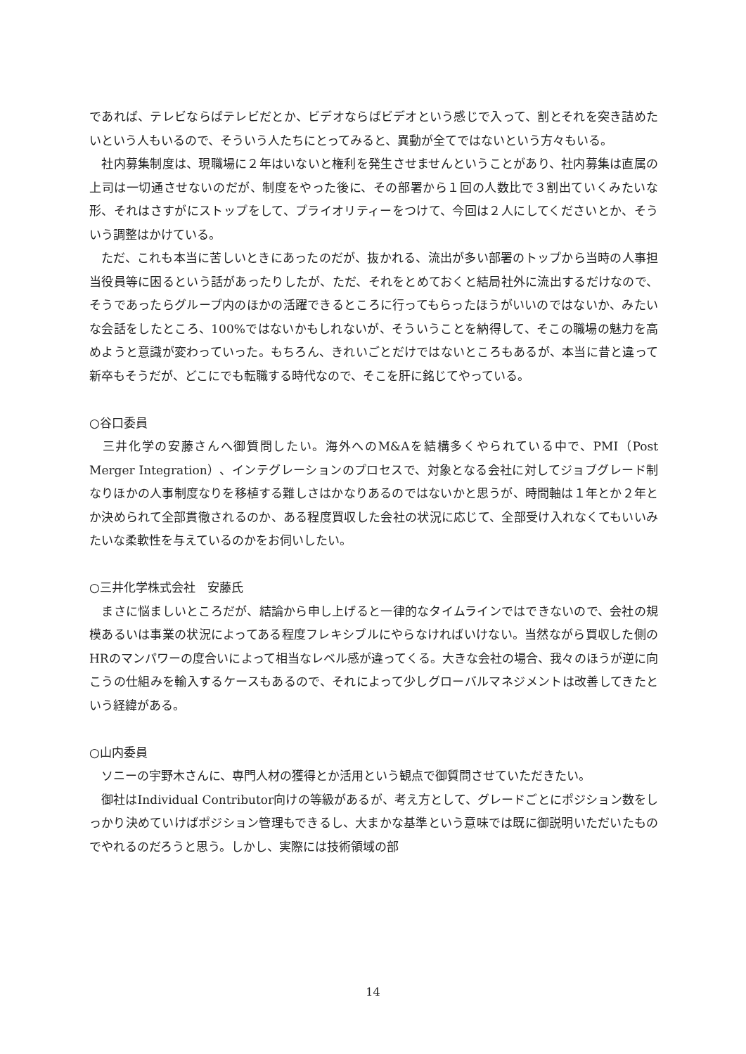であれば、テレビならばテレビだとか、ビデオならばビデオという感じで入って、割とそれを突き詰めたいという人もいるので、そういう人たちにとってみると、異動が全てではないという方々もいる。
　社内募集制度は、現職場に２年はいないと権利を発生させませんということがあり、社内募集は直属の上司は一切通させないのだが、制度をやった後に、その部署から１回の人数比で３割出ていくみたいな形、それはさすがにストップをして、プライオリティーをつけて、今回は２人にしてくださいとか、そういう調整はかけている。
　ただ、これも本当に苦しいときにあったのだが、抜かれる、流出が多い部署のトップから当時の人事担当役員等に困るという話があったりしたが、ただ、それをとめておくと結局社外に流出するだけなので、そうであったらグループ内のほかの活躍できるところに行ってもらったほうがいいのではないか、みたいな会話をしたところ、100%ではないかもしれないが、そういうことを納得して、そこの職場の魅力を高めようと意識が変わっていった。もちろん、きれいごとだけではないところもあるが、本当に昔と違って新卒もそうだが、どこにでも転職する時代なので、そこを肝に銘じてやっている。
○谷口委員
　三井化学の安藤さんへ御質問したい。海外へのM&Aを結構多くやられている中で、PMI（Post Merger Integration）、インテグレーションのプロセスで、対象となる会社に対してジョブグレード制なりほかの人事制度なりを移植する難しさはかなりあるのではないかと思うが、時間軸は１年とか２年とか決められて全部貫徹されるのか、ある程度買収した会社の状況に応じて、全部受け入れなくてもいいみたいな柔軟性を与えているのかをお伺いしたい。
○三井化学株式会社　安藤氏
　まさに悩ましいところだが、結論から申し上げると一律的なタイムラインではできないので、会社の規模あるいは事業の状況によってある程度フレキシブルにやらなければいけない。当然ながら買収した側のHRのマンパワーの度合いによって相当なレベル感が違ってくる。大きな会社の場合、我々のほうが逆に向こうの仕組みを輸入するケースもあるので、それによって少しグローバルマネジメントは改善してきたという経緯がある。
○山内委員
　ソニーの宇野木さんに、専門人材の獲得とか活用という観点で御質問させていただきたい。
　御社はIndividual Contributor向けの等級があるが、考え方として、グレードごとにポジション数をしっかり決めていけばポジション管理もできるし、大まかな基準という意味では既に御説明いただいたものでやれるのだろうと思う。しかし、実際には技術領域の部
14